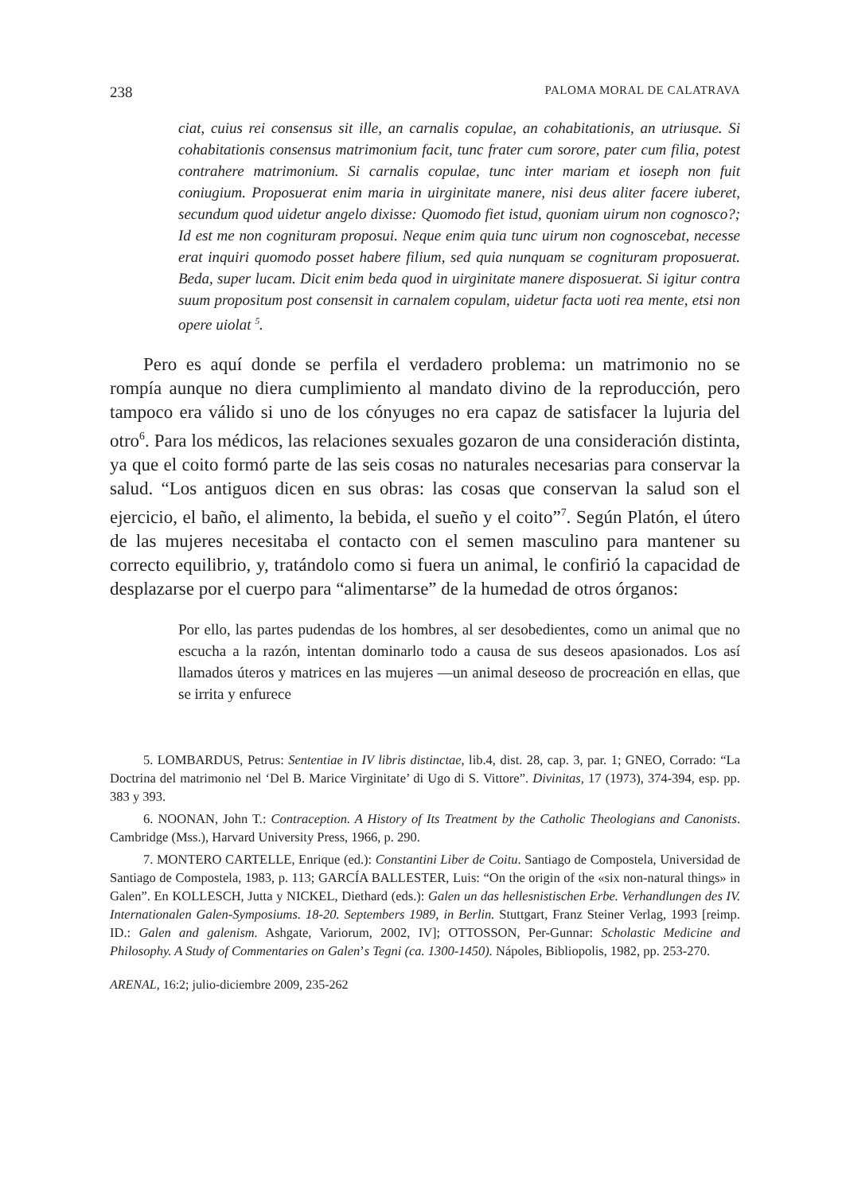238 PALOMA MORAL DE CALATRAVA
ciat, cuius rei consensus sit ille, an carnalis copulae, an cohabitationis, an utriusque. Si cohabitationis consensus matrimonium facit, tunc frater cum sorore, pater cum filia, potest contrahere matrimonium. Si carnalis copulae, tunc inter mariam et ioseph non fuit coniugium. Proposuerat enim maria in uirginitate manere, nisi deus aliter facere iuberet, secundum quod uidetur angelo dixisse: Quomodo fiet istud, quoniam uirum non cognosco?; Id est me non cognituram proposui. Neque enim quia tunc uirum non cognoscebat, necesse erat inquiri quomodo posset habere filium, sed quia nunquam se cognituram proposuerat. Beda, super lucam. Dicit enim beda quod in uirginitate manere disposuerat. Si igitur contra suum propositum post consensit in carnalem copulam, uidetur facta uoti rea mente, etsi non opere uiolat <sup>5</sup>.
Pero es aquí donde se perfila el verdadero problema: un matrimonio no se rompía aunque no diera cumplimiento al mandato divino de la reproducción, pero tampoco era válido si uno de los cónyuges no era capaz de satisfacer la lujuria del otro<sup>6</sup>. Para los médicos, las relaciones sexuales gozaron de una consideración distinta, ya que el coito formó parte de las seis cosas no naturales necesarias para conservar la salud. “Los antiguos dicen en sus obras: las cosas que conservan la salud son el ejercicio, el baño, el alimento, la bebida, el sueño y el coito”<sup>7</sup>. Según Platón, el útero de las mujeres necesitaba el contacto con el semen masculino para mantener su correcto equilibrio, y, tratándolo como si fuera un animal, le confirió la capacidad de desplazarse por el cuerpo para “alimentarse” de la humedad de otros órganos:
Por ello, las partes pudendas de los hombres, al ser desobedientes, como un animal que no escucha a la razón, intentan dominarlo todo a causa de sus deseos apasionados. Los así llamados úteros y matrices en las mujeres —un animal deseoso de procreación en ellas, que se irrita y enfurece
5. LOMBARDUS, Petrus: Sententiae in IV libris distinctae, lib.4, dist. 28, cap. 3, par. 1; GNEO, Corrado: “La Doctrina del matrimonio nel ‘Del B. Marice Virginitate’ di Ugo di S. Vittore”. Divinitas, 17 (1973), 374-394, esp. pp. 383 y 393.
6. NOONAN, John T.: Contraception. A History of Its Treatment by the Catholic Theologians and Canonists. Cambridge (Mss.), Harvard University Press, 1966, p. 290.
7. MONTERO CARTELLE, Enrique (ed.): Constantini Liber de Coitu. Santiago de Compostela, Universidad de Santiago de Compostela, 1983, p. 113; GARCÍA BALLESTER, Luis: “On the origin of the «six non-natural things» in Galen”. En KOLLESCH, Jutta y NICKEL, Diethard (eds.): Galen un das hellesnistischen Erbe. Verhandlungen des IV. Internationalen Galen-Symposiums. 18-20. Septembers 1989, in Berlin. Stuttgart, Franz Steiner Verlag, 1993 [reimp. ID.: Galen and galenism. Ashgate, Variorum, 2002, IV]; OTTOSSON, Per-Gunnar: Scholastic Medicine and Philosophy. A Study of Commentaries on Galen’s Tegni (ca. 1300-1450). Nápoles, Bibliopolis, 1982, pp. 253-270.
ARENAL, 16:2; julio-diciembre 2009, 235-262